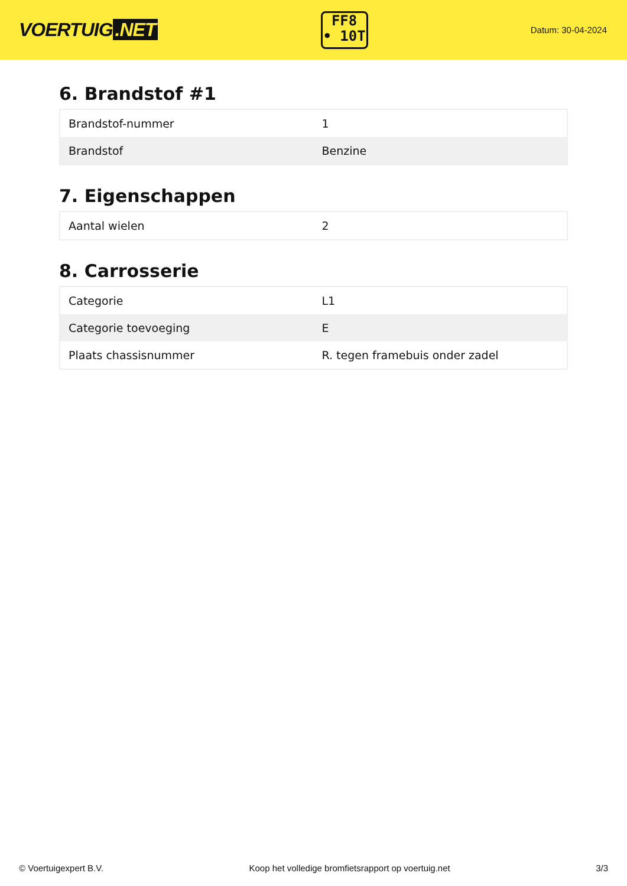VOERTUIG.NET
FF8
• 10T
Datum: 30-04-2024
6. Brandstof #1
| Brandstof-nummer | 1 |
| Brandstof | Benzine |
7. Eigenschappen
| Aantal wielen | 2 |
8. Carrosserie
| Categorie | L1 |
| Categorie toevoeging | E |
| Plaats chassisnummer | R. tegen framebuis onder zadel |
© Voertuigexpert B.V. Koop het volledige bromfietsrapport op voertuig.net 3/3